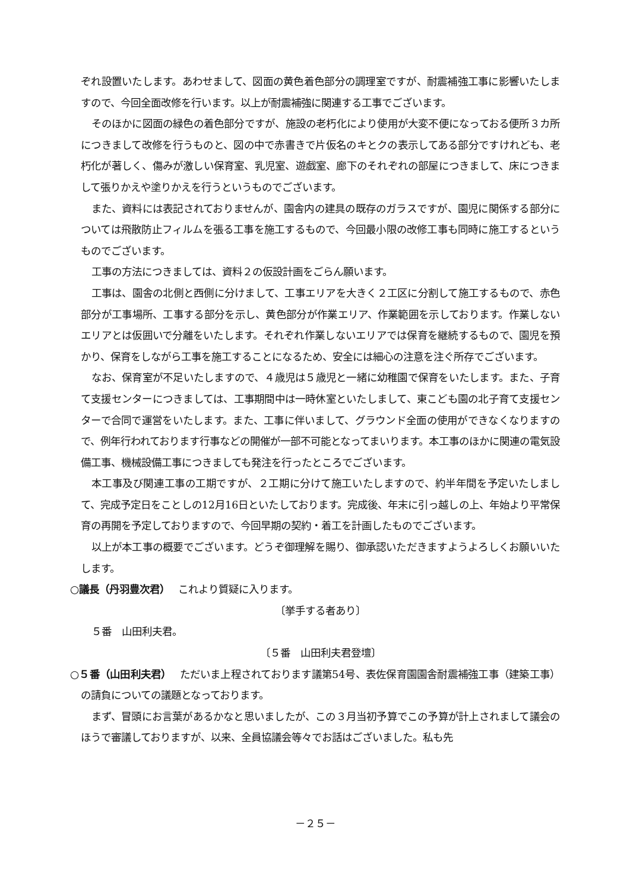ぞれ設置いたします。あわせまして、図面の黄色着色部分の調理室ですが、耐震補強工事に影響いたしますので、今回全面改修を行います。以上が耐震補強に関連する工事でございます。
そのほかに図面の緑色の着色部分ですが、施設の老朽化により使用が大変不便になっておる便所３カ所につきまして改修を行うものと、図の中で赤書きで片仮名のキとクの表示してある部分ですけれども、老朽化が著しく、傷みが激しい保育室、乳児室、遊戯室、廊下のそれぞれの部屋につきまして、床につきまして張りかえや塗りかえを行うというものでございます。
また、資料には表記されておりませんが、園舎内の建具の既存のガラスですが、園児に関係する部分については飛散防止フィルムを張る工事を施工するもので、今回最小限の改修工事も同時に施工するというものでございます。
工事の方法につきましては、資料２の仮設計画をごらん願います。
工事は、園舎の北側と西側に分けまして、工事エリアを大きく２工区に分割して施工するもので、赤色部分が工事場所、工事する部分を示し、黄色部分が作業エリア、作業範囲を示しております。作業しないエリアとは仮囲いで分離をいたします。それぞれ作業しないエリアでは保育を継続するもので、園児を預かり、保育をしながら工事を施工することになるため、安全には細心の注意を注ぐ所存でございます。
なお、保育室が不足いたしますので、４歳児は５歳児と一緒に幼稚園で保育をいたします。また、子育て支援センターにつきましては、工事期間中は一時休室といたしまして、東こども園の北子育て支援センターで合同で運営をいたします。また、工事に伴いまして、グラウンド全面の使用ができなくなりますので、例年行われております行事などの開催が一部不可能となってまいります。本工事のほかに関連の電気設備工事、機械設備工事につきましても発注を行ったところでございます。
本工事及び関連工事の工期ですが、２工期に分けて施工いたしますので、約半年間を予定いたしまして、完成予定日をことしの12月16日といたしております。完成後、年末に引っ越しの上、年始より平常保育の再開を予定しておりますので、今回早期の契約・着工を計画したものでございます。
以上が本工事の概要でございます。どうぞ御理解を賜り、御承認いただきますようよろしくお願いいたします。
○議長（丹羽豊次君）　 これより質疑に入ります。
〔挙手する者あり〕
５番　山田利夫君。
〔５番　山田利夫君登壇〕
○５番（山田利夫君）　 ただいま上程されております議第54号、表佐保育園園舎耐震補強工事（建築工事）の請負についての議題となっております。
まず、冒頭にお言葉があるかなと思いましたが、この３月当初予算でこの予算が計上されまして議会のほうで審議しておりますが、以来、全員協議会等々でお話はございました。私も先
－２５－